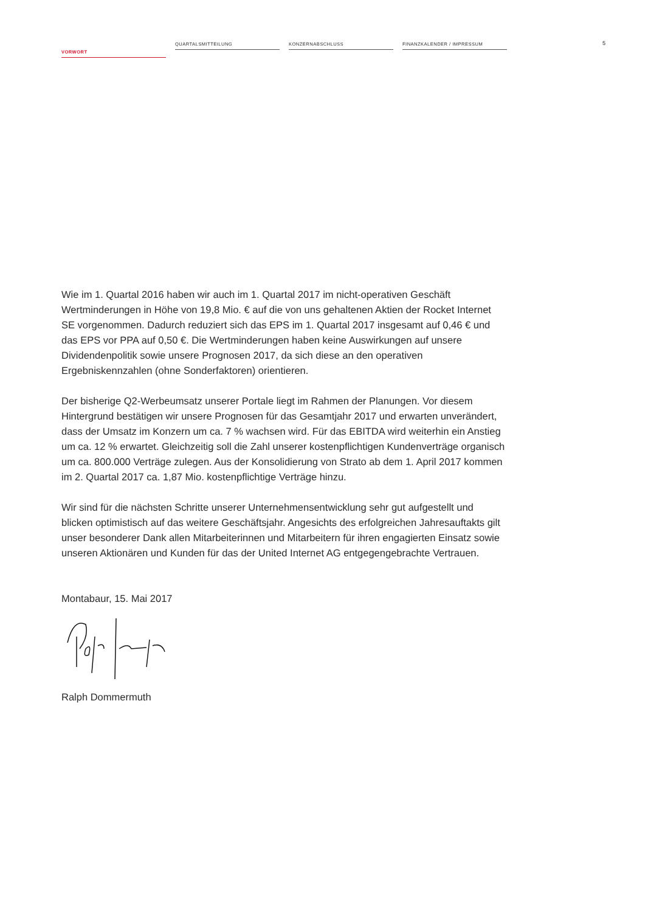VORWORT
QUARTALSMITTEILUNG KONZERNABSCHLUSS FINANZKALENDER / IMPRESSUM
5
Wie im 1. Quartal 2016 haben wir auch im 1. Quartal 2017 im nicht-operativen Geschäft Wertminderungen in Höhe von 19,8 Mio. € auf die von uns gehaltenen Aktien der Rocket Internet SE vorgenommen. Dadurch reduziert sich das EPS im 1. Quartal 2017 insgesamt auf 0,46 € und das EPS vor PPA auf 0,50 €. Die Wertminderungen haben keine Aus­wirkungen auf unsere Dividendenpolitik sowie unsere Prognosen 2017, da sich diese an den operativen Ergebniskennzahlen (ohne Sonderfaktoren) orientieren.
Der bisherige Q2-Werbeumsatz unserer Portale liegt im Rahmen der Planungen. Vor diesem Hintergrund bestätigen wir unsere Prognosen für das Gesamtjahr 2017 und erwarten unverändert, dass der Umsatz im Konzern um ca. 7 % wachsen wird. Für das EBITDA wird weiterhin ein Anstieg um ca. 12 % erwartet. Gleichzeitig soll die Zahl unserer kostenpflichtigen Kundenverträge organisch um ca. 800.000 Verträge zulegen. Aus der Konsolidierung von Strato ab dem 1. April 2017 kommen im 2. Quartal 2017 ca. 1,87 Mio. kostenpflichtige Verträge hinzu.
Wir sind für die nächsten Schritte unserer Unternehmensentwicklung sehr gut aufgestellt und blicken optimistisch auf das weitere Geschäftsjahr. Angesichts des erfolgreichen Jahresauftakts gilt unser besonderer Dank allen Mitarbeiterinnen und Mitarbeitern für ihren engagierten Einsatz sowie unseren Aktionären und Kunden für das der United Internet AG entgegengebrachte Vertrauen.
Montabaur, 15. Mai 2017
Ralph Dommermuth